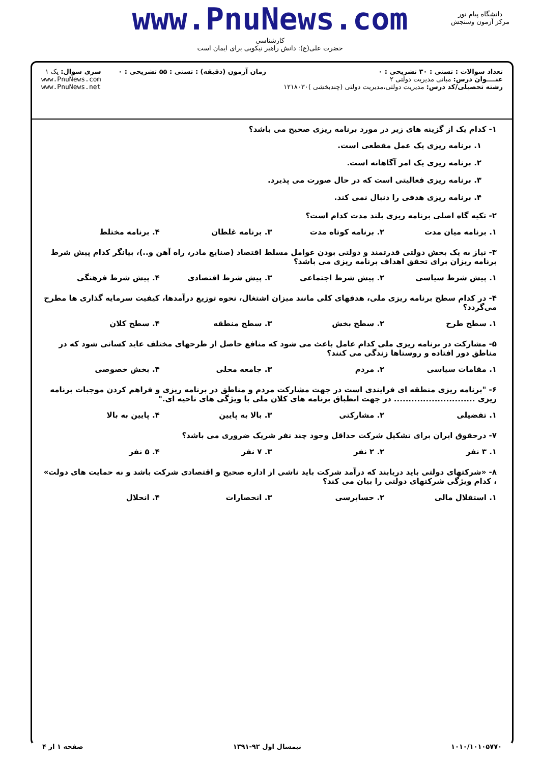www.PnuNews.com
کارشناسی
حضرت علی(ع): دانش راهبر نیکویی برای ایمان است
دانشگاه پیام نور
مرکز آزمون وسنجش
تعداد سوالات : تستی : ۳۰ تشریحی : ۰
عنــــوان درس: مبانی مدیریت دولتی ۲
رشته تحصیلی/کد درس: مدیریت دولتی،مدیریت دولتی (چندبخشی )۱۲۱۸۰۳۰
زمان آزمون (دقیقه) : تستی : ۵۵ تشریحی : ۰
سری سوال: یک ۱
www.PnuNews.com
www.PnuNews.net
۱- کدام یک از گزینه های زیر در مورد برنامه ریزی صحیح می باشد؟
۱. برنامه ریزی یک عمل مقطعی است.
۲. برنامه ریزی یک امر آگاهانه است.
۳. برنامه ریزی فعالیتی است که در حال صورت می پذیرد.
۴. برنامه ریزی هدفی را دنبال نمی کند.
۲- تکیه گاه اصلی برنامه ریزی بلند مدت کدام است؟
۱. برنامه میان مدت ۲. برنامه کوتاه مدت ۳. برنامه غلطان ۴. برنامه مختلط
۳- نیاز به یک بخش دولتی قدرتمند و دولتی بودن عوامل مسلط اقتصاد (صنایع مادر، راه آهن و..)، بیانگر کدام پیش شرط برنامه ریزان برای تحقق اهداف برنامه ریزی می باشد؟
۱. پیش شرط سیاسی ۲. پیش شرط اجتماعی ۳. پیش شرط اقتصادی ۴. پیش شرط فرهنگی
۴- در کدام سطح برنامه ریزی ملی، هدفهای کلی مانند میزان اشتغال، نحوه توزیع درآمدها، کیفیت سرمایه گذاری ها مطرح می‌گردد؟
۱. سطح طرح ۲. سطح بخش ۳. سطح منطقه ۴. سطح کلان
۵- مشارکت در برنامه ریزی ملی کدام عامل باعث می شود که منافع حاصل از طرحهای مختلف عاید کسانی شود که در مناطق دور افتاده و روستاها زندگی می کنند؟
۱. مقامات سیاسی ۲. مردم ۳. جامعه محلی ۴. بخش خصوصی
۶- "برنامه ریزی منطقه ای فرایندی است در جهت مشارکت مردم و مناطق در برنامه ریزی و فراهم کردن موجبات برنامه ریزی ............................ در جهت انطباق برنامه های کلان ملی با ویژگی های ناحیه ای."
۱. تفضیلی ۲. مشارکتی ۳. بالا به پایین ۴. پایین به بالا
۷- درحقوق ایران برای تشکیل شرکت حداقل وجود چند نفر شریک ضروری می باشد؟
۱. ۳ نفر ۲. ۲ نفر ۳. ۷ نفر ۴. ۵ نفر
۸- «شرکتهای دولتی باید دریابند که درآمد شرکت باید ناشی از اداره صحیح و اقتصادی شرکت باشد و نه حمایت های دولت» ، کدام ویژگی شرکتهای دولتی را بیان می کند؟
۱. استقلال مالی ۲. حسابرسی ۳. انحصارات ۴. انحلال
۱۰۱۰/۱۰۱۰۵۷۷۰ نیمسال اول ۹۲-۱۳۹۱ صفحه ۱ از ۴